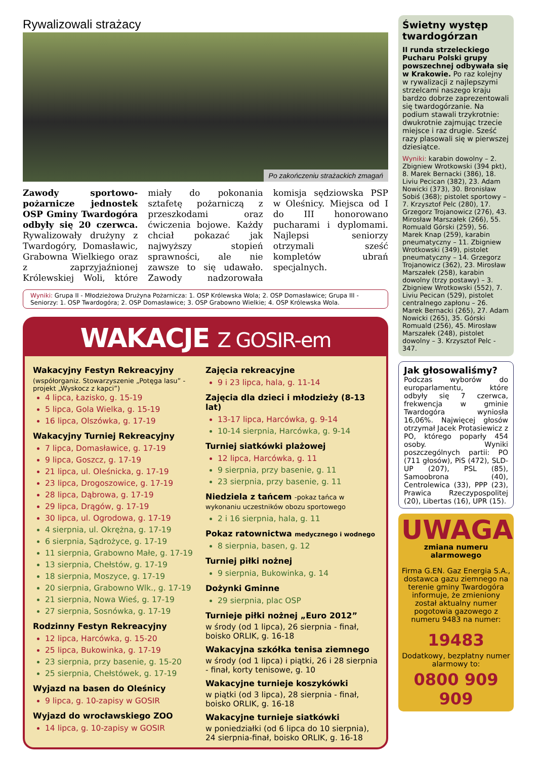Rywalizowali strażacy
Po zakończeniu strażackich zmagań
Zawody sportowo-pożarnicze jednostek OSP Gminy Twardogóra odbyły się 20 czerwca. Rywalizowały drużyny z Twardogóry, Domasławic, Grabowna Wielkiego oraz z zaprzyjaźnionej Królewskiej Woli, które miały do pokonania sztafetę pożarniczą z przeszkodami oraz ćwiczenia bojowe. Każdy chciał pokazać jak najwyższy stopień sprawności, ale nie zawsze to się udawało. Zawody nadzorowała komisja sędziowska PSP w Oleśnicy. Miejsca od I do III honorowano pucharami i dyplomami. Najlepsi seniorzy otrzymali sześć kompletów ubrań specjalnych.
Wyniki: Grupa II - Młodzieżowa Drużyna Pożarnicza: 1. OSP Królewska Wola; 2. OSP Domasławice; Grupa III - Seniorzy: 1. OSP Twardogóra; 2. OSP Domasławice; 3. OSP Grabowno Wielkie; 4. OSP Królewska Wola.
WAKACJE Z GOSIR-em
Wakacyjny Festyn Rekreacyjny
(współorganiz. Stowarzyszenie „Potęga lasu” -projekt „Wyskocz z kapci”)
4 lipca, Łazisko, g. 15-19
5 lipca, Gola Wielka, g. 15-19
16 lipca, Olszówka, g. 17-19
Wakacyjny Turniej Rekreacyjny
7 lipca, Domasławice, g. 17-19
9 lipca, Goszcz, g. 17-19
21 lipca, ul. Oleśnicka, g. 17-19
23 lipca, Drogoszowice, g. 17-19
28 lipca, Dąbrowa, g. 17-19
29 lipca, Drągów, g. 17-19
30 lipca, ul. Ogrodowa, g. 17-19
4 sierpnia, ul. Okrężna, g. 17-19
6 sierpnia, Sądrożyce, g. 17-19
11 sierpnia, Grabowno Małe, g. 17-19
13 sierpnia, Chełstów, g. 17-19
18 sierpnia, Moszyce, g. 17-19
20 sierpnia, Grabowno Wlk., g. 17-19
21 sierpnia, Nowa Wieś, g. 17-19
27 sierpnia, Sosnówka, g. 17-19
Rodzinny Festyn Rekreacyjny
12 lipca, Harcówka, g. 15-20
25 lipca, Bukowinka, g. 17-19
23 sierpnia, przy basenie, g. 15-20
25 sierpnia, Chełstówek, g. 17-19
Wyjazd na basen do Oleśnicy
9 lipca, g. 10-zapisy w GOSIR
Wyjazd do wrocławskiego ZOO
14 lipca, g. 10-zapisy w GOSIR
Zajęcia rekreacyjne
9 i 23 lipca, hala, g. 11-14
Zajęcia dla dzieci i młodzieży (8-13 lat)
13-17 lipca, Harcówka, g. 9-14
10-14 sierpnia, Harcówka, g. 9-14
Turniej siatkówki plażowej
12 lipca, Harcówka, g. 11
9 sierpnia, przy basenie, g. 11
23 sierpnia, przy basenie, g. 11
Niedziela z tańcem -pokaz tańca w wykonaniu uczestników obozu sportowego
2 i 16 sierpnia, hala, g. 11
Pokaz ratownictwa medycznego i wodnego
8 sierpnia, basen, g. 12
Turniej piłki nożnej
9 sierpnia, Bukowinka, g. 14
Dożynki Gminne
29 sierpnia, plac OSP
Turnieje piłki nożnej „Euro 2012”
w środy (od 1 lipca), 26 sierpnia - finał, boisko ORLIK, g. 16-18
Wakacyjna szkółka tenisa ziemnego
w środy (od 1 lipca) i piątki, 26 i 28 sierpnia - finał, korty tenisowe, g. 10
Wakacyjne turnieje koszykówki
w piątki (od 3 lipca), 28 sierpnia - finał, boisko ORLIK, g. 16-18
Wakacyjne turnieje siatkówki
w poniedziałki (od 6 lipca do 10 sierpnia), 24 sierpnia-finał, boisko ORLIK, g. 16-18
Świetny występ twardogórzan
II runda strzeleckiego Pucharu Polski grupy powszechnej odbywała się w Krakowie. Po raz kolejny w rywalizacji z najlepszymi strzelcami naszego kraju bardzo dobrze zaprezentowali się twardogórzanie. Na podium stawali trzykrotnie: dwukrotnie zajmując trzecie miejsce i raz drugie. Sześć razy plasowali się w pierwszej dziesiątce.
Wyniki: karabin dowolny – 2. Zbigniew Wrotkowski (394 pkt), 8. Marek Bernacki (386), 18. Liviu Pecican (382), 23. Adam Nowicki (373), 30. Bronisław Sobiś (368); pistolet sportowy – 7. Krzysztof Pelc (280), 17. Grzegorz Trojanowicz (276), 43. Mirosław Marszałek (266), 55. Romuald Górski (259), 56. Marek Knap (259), karabin pneumatyczny – 11. Zbigniew Wrotkowski (349), pistolet pneumatyczny – 14. Grzegorz Trojanowicz (362), 23. Mirosław Marszałek (258), karabin dowolny (trzy postawy) – 3. Zbigniew Wrotkowski (552), 7. Liviu Pecican (529), pistolet centralnego zapłonu – 26. Marek Bernacki (265), 27. Adam Nowicki (265), 35. Górski Romuald (256), 45. Mirosław Marszałek (248), pistolet dowolny – 3. Krzysztof Pelc - 347.
Jak głosowaliśmy?
Podczas wyborów do europarlamentu, które odbyły się 7 czerwca, frekwencja w gminie Twardogóra wyniosła 16,06%. Najwięcej głosów otrzymał Jacek Protasiewicz z PO, którego poparły 454 osoby. Wyniki poszczególnych partii: PO (711 głosów), PiS (472), SLD-UP (207), PSL (85), Samoobrona (40), Centrolewica (33), PPP (23), Prawica Rzeczypospolitej (20), Libertas (16), UPR (15).
UWAGA
zmiana numeru alarmowego
Firma G.EN. Gaz Energia S.A., dostawca gazu ziemnego na terenie gminy Twardogóra informuje, że zmieniony został aktualny numer pogotowia gazowego z numeru 9483 na numer:
19483
Dodatkowy, bezpłatny numer alarmowy to:
0800 909 909